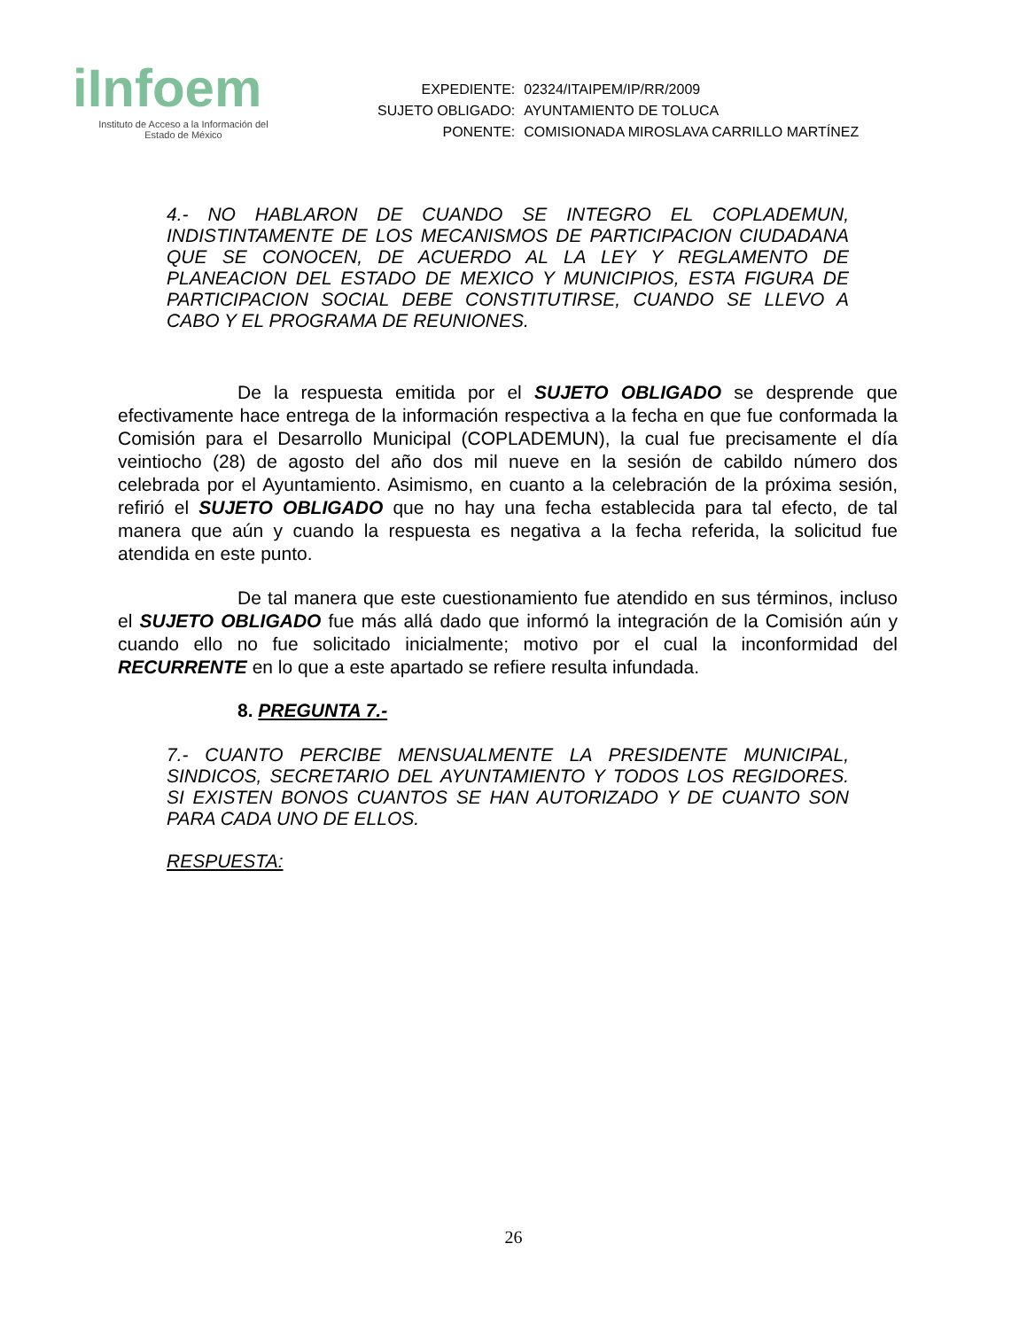iInfoem
Instituto de Acceso a la Información del
Estado de México
| EXPEDIENTE: | 02324/ITAIPEM/IP/RR/2009 |
| SUJETO OBLIGADO: | AYUNTAMIENTO DE TOLUCA |
| PONENTE: | COMISIONADA MIROSLAVA CARRILLO MARTÍNEZ |
4.- NO HABLARON DE CUANDO SE INTEGRO EL COPLADEMUN, INDISTINTAMENTE DE LOS MECANISMOS DE PARTICIPACION CIUDADANA QUE SE CONOCEN, DE ACUERDO AL LA LEY Y REGLAMENTO DE PLANEACION DEL ESTADO DE MEXICO Y MUNICIPIOS, ESTA FIGURA DE PARTICIPACION SOCIAL DEBE CONSTITUTIRSE, CUANDO SE LLEVO A CABO Y EL PROGRAMA DE REUNIONES.
De la respuesta emitida por el SUJETO OBLIGADO se desprende que efectivamente hace entrega de la información respectiva a la fecha en que fue conformada la Comisión para el Desarrollo Municipal (COPLADEMUN), la cual fue precisamente el día veintiocho (28) de agosto del año dos mil nueve en la sesión de cabildo número dos celebrada por el Ayuntamiento. Asimismo, en cuanto a la celebración de la próxima sesión, refirió el SUJETO OBLIGADO que no hay una fecha establecida para tal efecto, de tal manera que aún y cuando la respuesta es negativa a la fecha referida, la solicitud fue atendida en este punto.
De tal manera que este cuestionamiento fue atendido en sus términos, incluso el SUJETO OBLIGADO fue más allá dado que informó la integración de la Comisión aún y cuando ello no fue solicitado inicialmente; motivo por el cual la inconformidad del RECURRENTE en lo que a este apartado se refiere resulta infundada.
8. PREGUNTA 7.-
7.- CUANTO PERCIBE MENSUALMENTE LA PRESIDENTE MUNICIPAL, SINDICOS, SECRETARIO DEL AYUNTAMIENTO Y TODOS LOS REGIDORES. SI EXISTEN BONOS CUANTOS SE HAN AUTORIZADO Y DE CUANTO SON PARA CADA UNO DE ELLOS.
RESPUESTA:
26